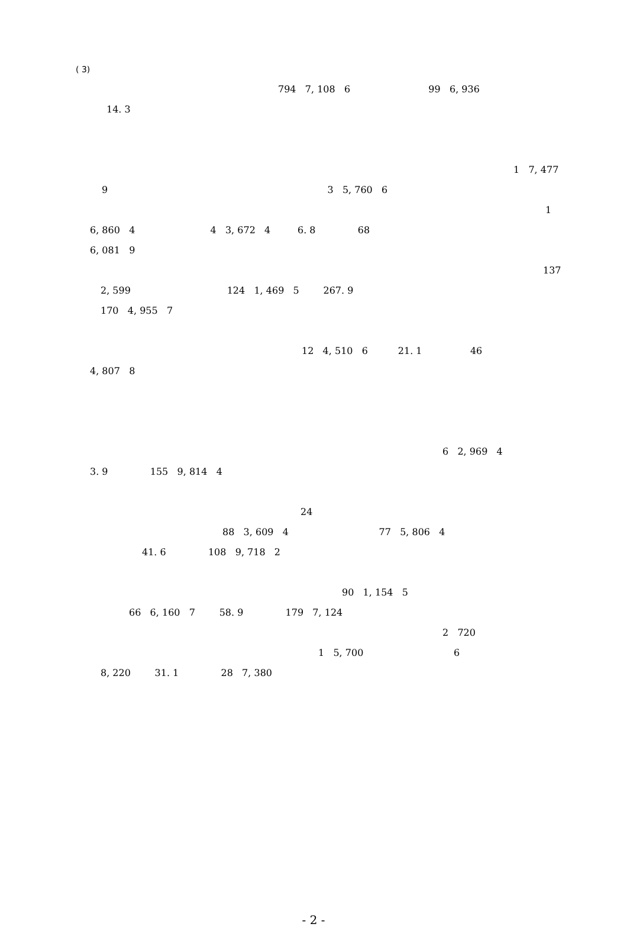( 3)
794 7, 108 6 99 6, 936
14. 3
1 7, 477
9 3 5, 760 6
1
6, 860 4 4 3, 672 4 6. 8 68
6, 081 9
137
2, 599 124 1, 469 5 267. 9
170 4, 955 7
12 4, 510 6 21. 1 46
4, 807 8
6 2, 969 4
3. 9 155 9, 814 4
24
88 3, 609 4 77 5, 806 4
41. 6 108 9, 718 2
90 1, 154 5
66 6, 160 7 58. 9 179 7, 124
2 720
1 5, 700 6
8, 220 31. 1 28 7, 380
- 2 -